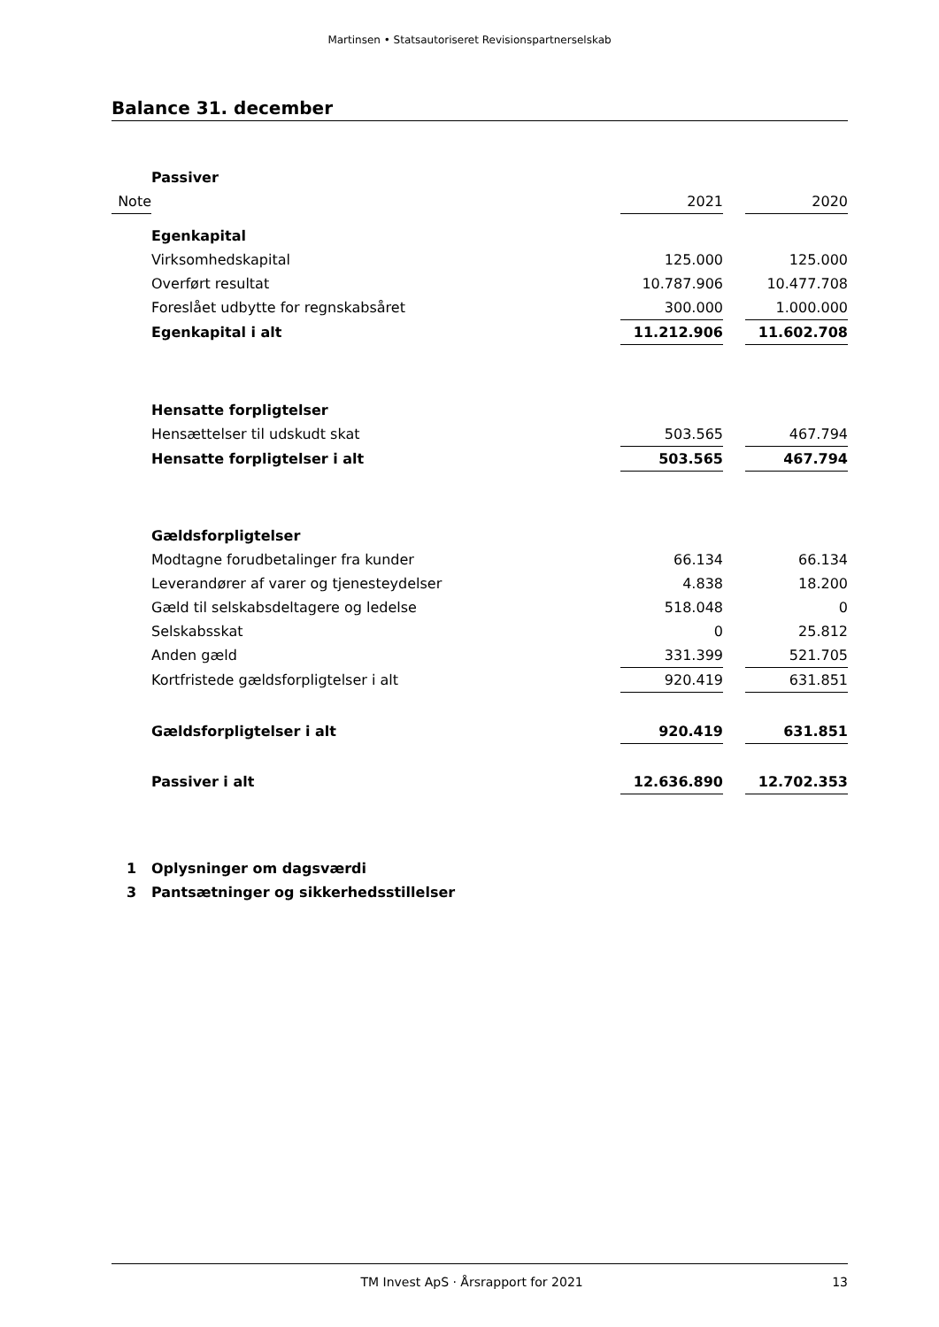Martinsen • Statsautoriseret Revisionspartnerselskab
Balance 31. december
| | Passiver | | | |
| Note | | 2021 | | 2020 |
| | Egenkapital | | | |
| | Virksomhedskapital | 125.000 | | 125.000 |
| | Overført resultat | 10.787.906 | | 10.477.708 |
| | Foreslået udbytte for regnskabsåret | 300.000 | | 1.000.000 |
| | Egenkapital i alt | 11.212.906 | | 11.602.708 |
| | Hensatte forpligtelser | | | |
| | Hensættelser til udskudt skat | 503.565 | | 467.794 |
| | Hensatte forpligtelser i alt | 503.565 | | 467.794 |
| | Gældsforpligtelser | | | |
| | Modtagne forudbetalinger fra kunder | 66.134 | | 66.134 |
| | Leverandører af varer og tjenesteydelser | 4.838 | | 18.200 |
| | Gæld til selskabsdeltagere og ledelse | 518.048 | | 0 |
| | Selskabsskat | 0 | | 25.812 |
| | Anden gæld | 331.399 | | 521.705 |
| | Kortfristede gældsforpligtelser i alt | 920.419 | | 631.851 |
| | Gældsforpligtelser i alt | 920.419 | | 631.851 |
| | Passiver i alt | 12.636.890 | | 12.702.353 |
| 1 | Oplysninger om dagsværdi | | | |
| 3 | Pantsætninger og sikkerhedsstillelser | | | |
TM Invest ApS · Årsrapport for 2021 13